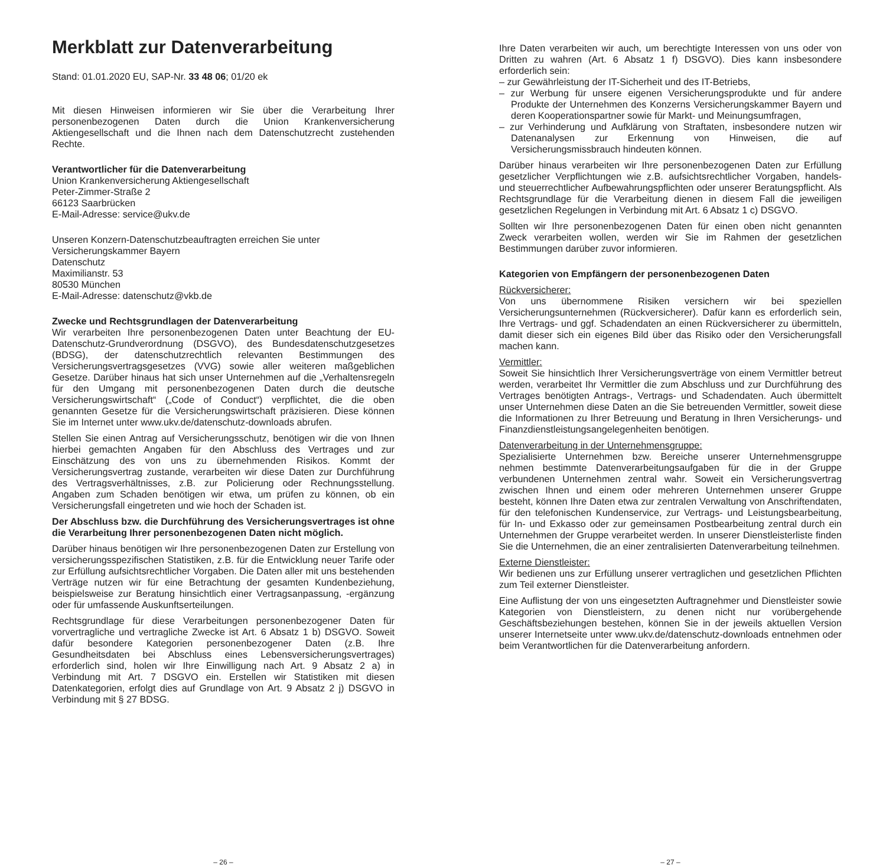Merkblatt zur Datenverarbeitung
Stand: 01.01.2020 EU, SAP-Nr. 33 48 06; 01/20 ek
Mit diesen Hinweisen informieren wir Sie über die Verarbeitung Ihrer personenbezogenen Daten durch die Union Krankenversicherung Aktiengesellschaft und die Ihnen nach dem Datenschutzrecht zustehenden Rechte.
Verantwortlicher für die Datenverarbeitung
Union Krankenversicherung Aktiengesellschaft
Peter-Zimmer-Straße 2
66123 Saarbrücken
E-Mail-Adresse: service@ukv.de
Unseren Konzern-Datenschutzbeauftragten erreichen Sie unter
Versicherungskammer Bayern
Datenschutz
Maximilianstr. 53
80530 München
E-Mail-Adresse: datenschutz@vkb.de
Zwecke und Rechtsgrundlagen der Datenverarbeitung
Wir verarbeiten Ihre personenbezogenen Daten unter Beachtung der EU-Datenschutz-Grundverordnung (DSGVO), des Bundesdatenschutzgesetzes (BDSG), der datenschutzrechtlich relevanten Bestimmungen des Versicherungsvertragsgesetzes (VVG) sowie aller weiteren maßgeblichen Gesetze. Darüber hinaus hat sich unser Unternehmen auf die „Verhaltensregeln für den Umgang mit personenbezogenen Daten durch die deutsche Versicherungswirtschaft“ („Code of Conduct“) verpflichtet, die die oben genannten Gesetze für die Versicherungswirtschaft präzisieren. Diese können Sie im Internet unter www.ukv.de/datenschutz-downloads abrufen.
Stellen Sie einen Antrag auf Versicherungsschutz, benötigen wir die von Ihnen hierbei gemachten Angaben für den Abschluss des Vertrages und zur Einschätzung des von uns zu übernehmenden Risikos. Kommt der Versicherungsvertrag zustande, verarbeiten wir diese Daten zur Durchführung des Vertragsverhältnisses, z.B. zur Policierung oder Rechnungsstellung. Angaben zum Schaden benötigen wir etwa, um prüfen zu können, ob ein Versicherungsfall eingetreten und wie hoch der Schaden ist.
Der Abschluss bzw. die Durchführung des Versicherungsvertrages ist ohne die Verarbeitung Ihrer personenbezogenen Daten nicht möglich.
Darüber hinaus benötigen wir Ihre personenbezogenen Daten zur Erstellung von versicherungsspezifischen Statistiken, z.B. für die Entwicklung neuer Tarife oder zur Erfüllung aufsichtsrechtlicher Vorgaben. Die Daten aller mit uns bestehenden Verträge nutzen wir für eine Betrachtung der gesamten Kundenbeziehung, beispielsweise zur Beratung hinsichtlich einer Vertragsanpassung, -ergänzung oder für umfassende Auskunftserteilungen.
Rechtsgrundlage für diese Verarbeitungen personenbezogener Daten für vorvertragliche und vertragliche Zwecke ist Art. 6 Absatz 1 b) DSGVO. Soweit dafür besondere Kategorien personenbezogener Daten (z.B. Ihre Gesundheitsdaten bei Abschluss eines Lebensversicherungsvertrages) erforderlich sind, holen wir Ihre Einwilligung nach Art. 9 Absatz 2 a) in Verbindung mit Art. 7 DSGVO ein. Erstellen wir Statistiken mit diesen Datenkategorien, erfolgt dies auf Grundlage von Art. 9 Absatz 2 j) DSGVO in Verbindung mit § 27 BDSG.
– 26 –
Ihre Daten verarbeiten wir auch, um berechtigte Interessen von uns oder von Dritten zu wahren (Art. 6 Absatz 1 f) DSGVO). Dies kann insbesondere erforderlich sein:
– zur Gewährleistung der IT-Sicherheit und des IT-Betriebs,
– zur Werbung für unsere eigenen Versicherungsprodukte und für andere Produkte der Unternehmen des Konzerns Versicherungskammer Bayern und deren Kooperationspartner sowie für Markt- und Meinungsumfragen,
– zur Verhinderung und Aufklärung von Straftaten, insbesondere nutzen wir Datenanalysen zur Erkennung von Hinweisen, die auf Versicherungsmissbrauch hindeuten können.
Darüber hinaus verarbeiten wir Ihre personenbezogenen Daten zur Erfüllung gesetzlicher Verpflichtungen wie z.B. aufsichtsrechtlicher Vorgaben, handels- und steuerrechtlicher Aufbewahrungspflichten oder unserer Beratungspflicht. Als Rechtsgrundlage für die Verarbeitung dienen in diesem Fall die jeweiligen gesetzlichen Regelungen in Verbindung mit Art. 6 Absatz 1 c) DSGVO.
Sollten wir Ihre personenbezogenen Daten für einen oben nicht genannten Zweck verarbeiten wollen, werden wir Sie im Rahmen der gesetzlichen Bestimmungen darüber zuvor informieren.
Kategorien von Empfängern der personenbezogenen Daten
Rückversicherer:
Von uns übernommene Risiken versichern wir bei speziellen Versicherungsunternehmen (Rückversicherer). Dafür kann es erforderlich sein, Ihre Vertrags- und ggf. Schadendaten an einen Rückversicherer zu übermitteln, damit dieser sich ein eigenes Bild über das Risiko oder den Versicherungsfall machen kann.
Vermittler:
Soweit Sie hinsichtlich Ihrer Versicherungsverträge von einem Vermittler betreut werden, verarbeitet Ihr Vermittler die zum Abschluss und zur Durchführung des Vertrages benötigten Antrags-, Vertrags- und Schadendaten. Auch übermittelt unser Unternehmen diese Daten an die Sie betreuenden Vermittler, soweit diese die Informationen zu Ihrer Betreuung und Beratung in Ihren Versicherungs- und Finanzdienstleistungsangelegenheiten benötigen.
Datenverarbeitung in der Unternehmensgruppe:
Spezialisierte Unternehmen bzw. Bereiche unserer Unternehmensgruppe nehmen bestimmte Datenverarbeitungsaufgaben für die in der Gruppe verbundenen Unternehmen zentral wahr. Soweit ein Versicherungsvertrag zwischen Ihnen und einem oder mehreren Unternehmen unserer Gruppe besteht, können Ihre Daten etwa zur zentralen Verwaltung von Anschriftendaten, für den telefonischen Kundenservice, zur Vertrags- und Leistungsbearbeitung, für In- und Exkasso oder zur gemeinsamen Postbearbeitung zentral durch ein Unternehmen der Gruppe verarbeitet werden. In unserer Dienstleisterliste finden Sie die Unternehmen, die an einer zentralisierten Datenverarbeitung teilnehmen.
Externe Dienstleister:
Wir bedienen uns zur Erfüllung unserer vertraglichen und gesetzlichen Pflichten zum Teil externer Dienstleister.
Eine Auflistung der von uns eingesetzten Auftragnehmer und Dienstleister sowie Kategorien von Dienstleistern, zu denen nicht nur vorübergehende Geschäftsbeziehungen bestehen, können Sie in der jeweils aktuellen Version unserer Internetseite unter www.ukv.de/datenschutz-downloads entnehmen oder beim Verantwortlichen für die Datenverarbeitung anfordern.
– 27 –